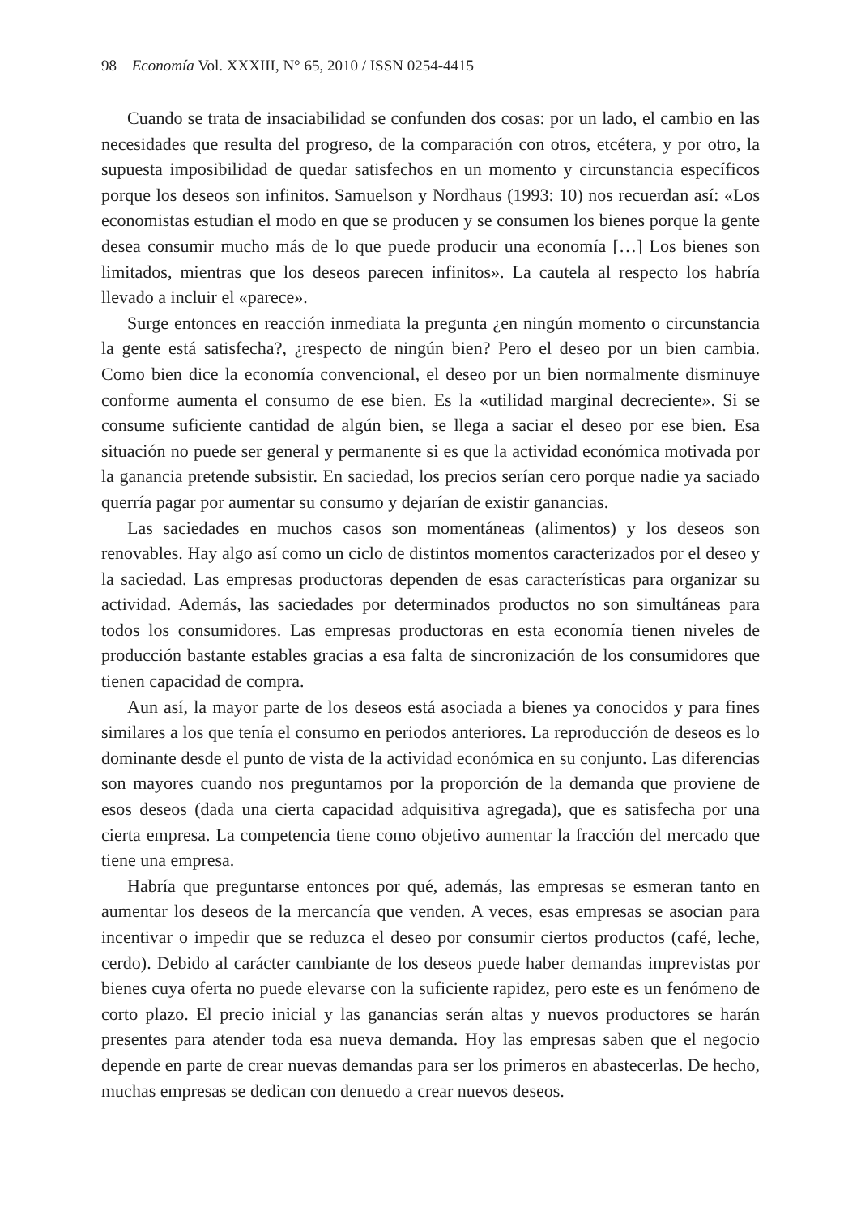98 Economía Vol. XXXIII, N° 65, 2010 / ISSN 0254-4415
Cuando se trata de insaciabilidad se confunden dos cosas: por un lado, el cambio en las necesidades que resulta del progreso, de la comparación con otros, etcétera, y por otro, la supuesta imposibilidad de quedar satisfechos en un momento y circunstancia específicos porque los deseos son infinitos. Samuelson y Nordhaus (1993: 10) nos recuerdan así: «Los economistas estudian el modo en que se producen y se consumen los bienes porque la gente desea consumir mucho más de lo que puede producir una economía […] Los bienes son limitados, mientras que los deseos parecen infinitos». La cautela al respecto los habría llevado a incluir el «parece».
Surge entonces en reacción inmediata la pregunta ¿en ningún momento o circunstancia la gente está satisfecha?, ¿respecto de ningún bien? Pero el deseo por un bien cambia. Como bien dice la economía convencional, el deseo por un bien normalmente disminuye conforme aumenta el consumo de ese bien. Es la «utilidad marginal decreciente». Si se consume suficiente cantidad de algún bien, se llega a saciar el deseo por ese bien. Esa situación no puede ser general y permanente si es que la actividad económica motivada por la ganancia pretende subsistir. En saciedad, los precios serían cero porque nadie ya saciado querría pagar por aumentar su consumo y dejarían de existir ganancias.
Las saciedades en muchos casos son momentáneas (alimentos) y los deseos son renovables. Hay algo así como un ciclo de distintos momentos caracterizados por el deseo y la saciedad. Las empresas productoras dependen de esas características para organizar su actividad. Además, las saciedades por determinados productos no son simultáneas para todos los consumidores. Las empresas productoras en esta economía tienen niveles de producción bastante estables gracias a esa falta de sincronización de los consumidores que tienen capacidad de compra.
Aun así, la mayor parte de los deseos está asociada a bienes ya conocidos y para fines similares a los que tenía el consumo en periodos anteriores. La reproducción de deseos es lo dominante desde el punto de vista de la actividad económica en su conjunto. Las diferencias son mayores cuando nos preguntamos por la proporción de la demanda que proviene de esos deseos (dada una cierta capacidad adquisitiva agregada), que es satisfecha por una cierta empresa. La competencia tiene como objetivo aumentar la fracción del mercado que tiene una empresa.
Habría que preguntarse entonces por qué, además, las empresas se esmeran tanto en aumentar los deseos de la mercancía que venden. A veces, esas empresas se asocian para incentivar o impedir que se reduzca el deseo por consumir ciertos productos (café, leche, cerdo). Debido al carácter cambiante de los deseos puede haber demandas imprevistas por bienes cuya oferta no puede elevarse con la suficiente rapidez, pero este es un fenómeno de corto plazo. El precio inicial y las ganancias serán altas y nuevos productores se harán presentes para atender toda esa nueva demanda. Hoy las empresas saben que el negocio depende en parte de crear nuevas demandas para ser los primeros en abastecerlas. De hecho, muchas empresas se dedican con denuedo a crear nuevos deseos.